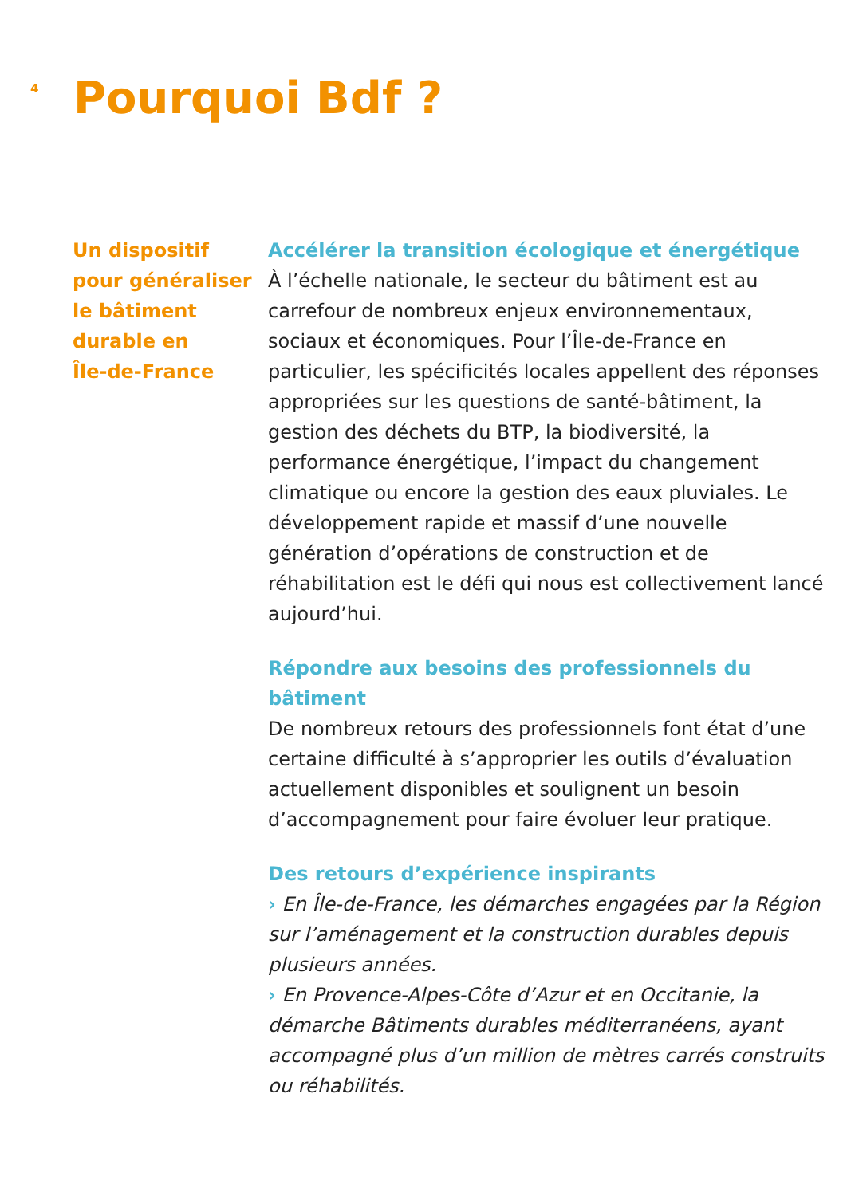4
Pourquoi Bdf ?
Un dispositif
pour généraliser
le bâtiment
durable en
Île-de-France
Accélérer la transition écologique et énergétique
À l’échelle nationale, le secteur du bâtiment est au carrefour de nombreux enjeux environnementaux, sociaux et économiques. Pour l’Île-de-France en particulier, les spécificités locales appellent des réponses appropriées sur les questions de santé-bâtiment, la gestion des déchets du BTP, la biodiversité, la performance énergétique, l’impact du changement climatique ou encore la gestion des eaux pluviales. Le développement rapide et massif d’une nouvelle génération d’opérations de construction et de réhabilitation est le défi qui nous est collectivement lancé aujourd’hui.
Répondre aux besoins des professionnels du bâtiment
De nombreux retours des professionnels font état d’une certaine difficulté à s’approprier les outils d’évaluation actuellement disponibles et soulignent un besoin d’accompagnement pour faire évoluer leur pratique.
Des retours d’expérience inspirants
› En Île-de-France, les démarches engagées par la Région sur l’aménagement et la construction durables depuis plusieurs années.
› En Provence-Alpes-Côte d’Azur et en Occitanie, la démarche Bâtiments durables méditerranéens, ayant accompagné plus d’un million de mètres carrés construits ou réhabilités.